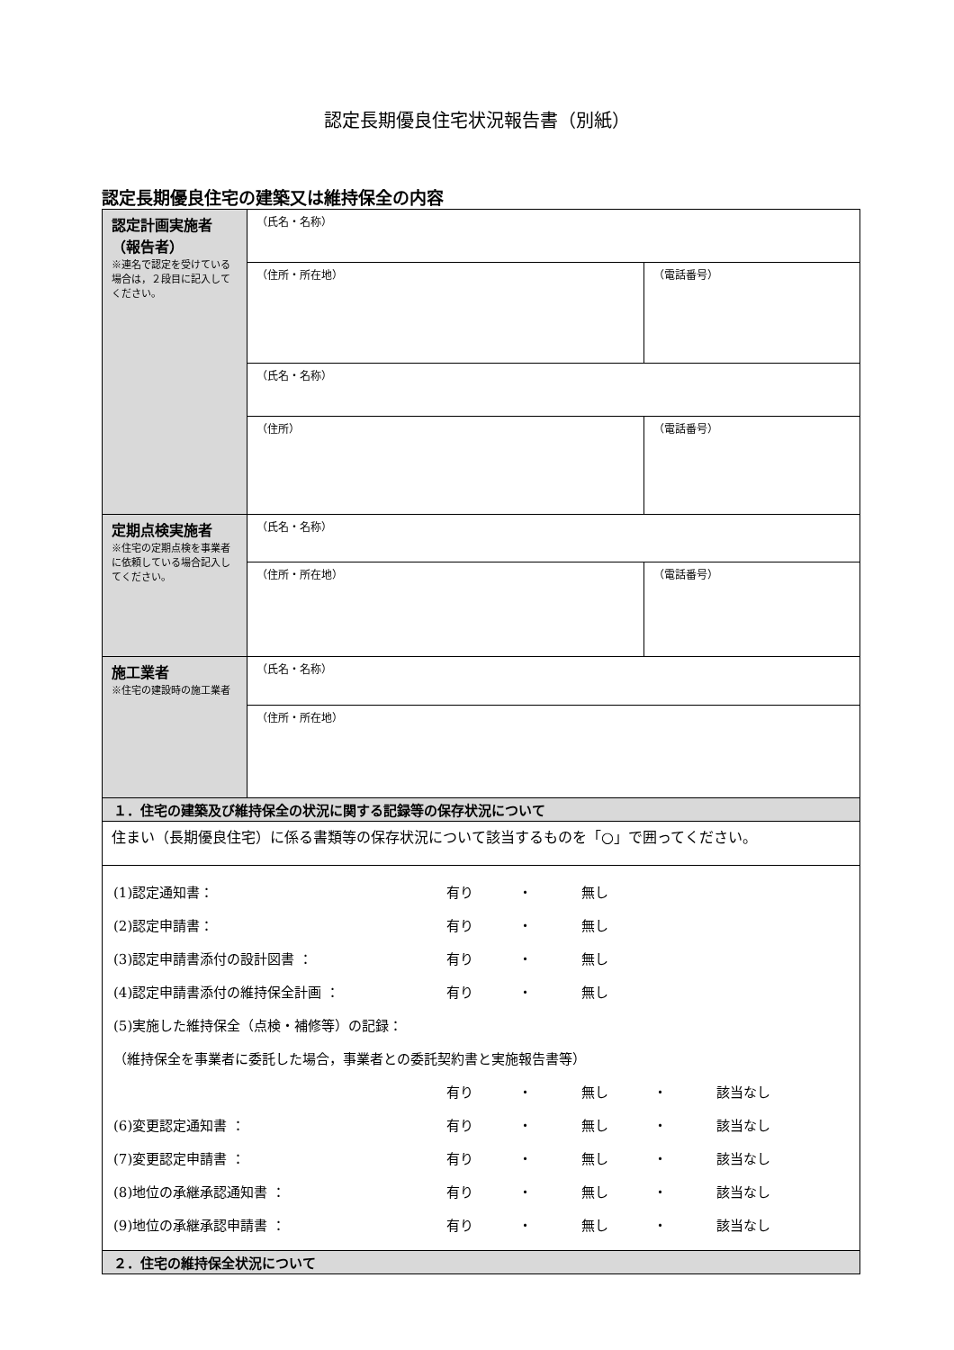認定長期優良住宅状況報告書（別紙）
認定長期優良住宅の建築又は維持保全の内容
| 認定計画実施者 （報告者） ※連名で認定を受けている場合は，２段目に記入してください。 | （氏名・名称） | |
| | （住所・所在地） | （電話番号） |
| | （氏名・名称） | |
| | （住所） | （電話番号） |
| 定期点検実施者 ※住宅の定期点検を事業者に依頼している場合記入してください。 | （氏名・名称） | |
| | （住所・所在地） | （電話番号） |
| 施工業者 ※住宅の建設時の施工業者 | （氏名・名称） | |
| | （住所・所在地） | |
| １．住宅の建築及び維持保全の状況に関する記録等の保存状況について | | |
| 住まい（長期優良住宅）に係る書類等の保存状況について該当するものを「○」で囲ってください。 | | |
| (1)認定通知書： 有り ・ 無し (2)認定申請書： 有り ・ 無し (3)認定申請書添付の設計図書 ： 有り ・ 無し (4)認定申請書添付の維持保全計画 ： 有り ・ 無し (5)実施した維持保全（点検・補修等）の記録： （維持保全を事業者に委託した場合，事業者との委託契約書と実施報告書等） 有り ・ 無し ・ 該当なし (6)変更認定通知書 ： 有り ・ 無し ・ 該当なし (7)変更認定申請書 ： 有り ・ 無し ・ 該当なし (8)地位の承継承認通知書 ： 有り ・ 無し ・ 該当なし (9)地位の承継承認申請書 ： 有り ・ 無し ・ 該当なし | | |
| ２．住宅の維持保全状況について | | |